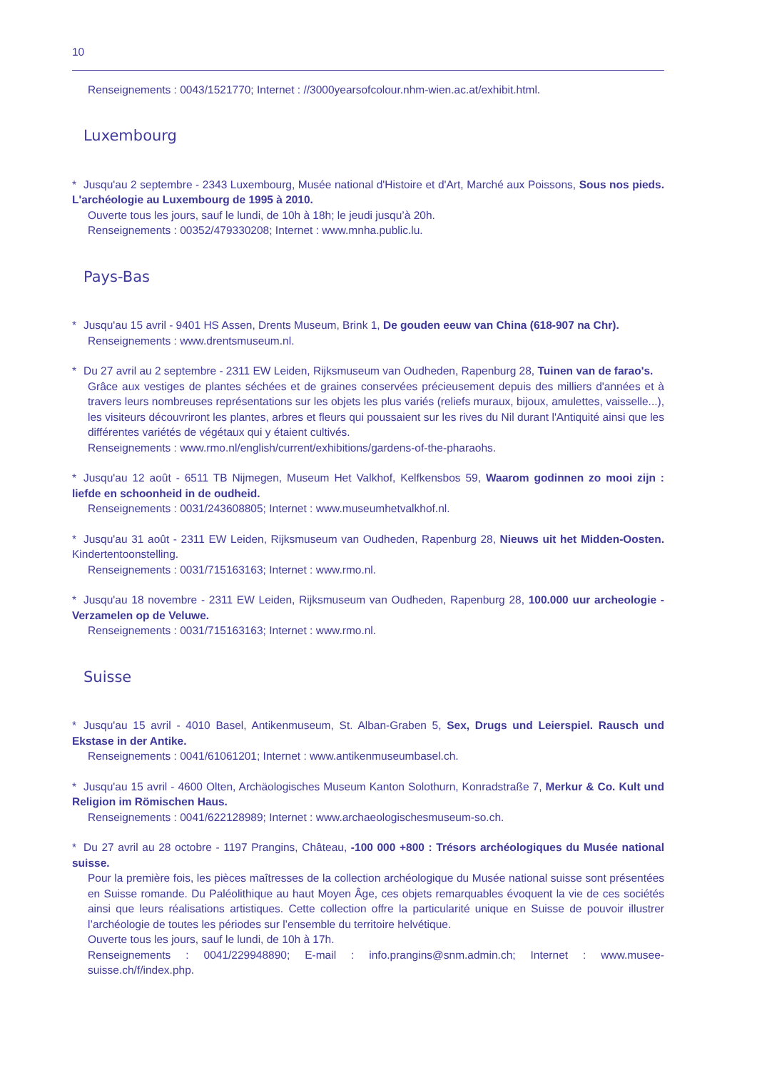10
Renseignements : 0043/1521770; Internet : //3000yearsofcolour.nhm-wien.ac.at/exhibit.html.
Luxembourg
* Jusqu'au 2 septembre - 2343 Luxembourg, Musée national d'Histoire et d'Art, Marché aux Poissons, Sous nos pieds. L'archéologie au Luxembourg de 1995 à 2010.
Ouverte tous les jours, sauf le lundi, de 10h à 18h; le jeudi jusqu’à 20h.
Renseignements : 00352/479330208; Internet : www.mnha.public.lu.
Pays-Bas
* Jusqu'au 15 avril - 9401 HS Assen, Drents Museum, Brink 1, De gouden eeuw van China (618-907 na Chr).
Renseignements : www.drentsmuseum.nl.
* Du 27 avril au 2 septembre - 2311 EW Leiden, Rijksmuseum van Oudheden, Rapenburg 28, Tuinen van de farao's.
Grâce aux vestiges de plantes séchées et de graines conservées précieusement depuis des milliers d'années et à travers leurs nombreuses représentations sur les objets les plus variés (reliefs muraux, bijoux, amulettes, vaisselle...), les visiteurs découvriront les plantes, arbres et fleurs qui poussaient sur les rives du Nil durant l'Antiquité ainsi que les différentes variétés de végétaux qui y étaient cultivés.
Renseignements : www.rmo.nl/english/current/exhibitions/gardens-of-the-pharaohs.
* Jusqu'au 12 août - 6511 TB Nijmegen, Museum Het Valkhof, Kelfkensbos 59, Waarom godinnen zo mooi zijn : liefde en schoonheid in de oudheid.
Renseignements : 0031/243608805; Internet : www.museumhetvalkhof.nl.
* Jusqu'au 31 août - 2311 EW Leiden, Rijksmuseum van Oudheden, Rapenburg 28, Nieuws uit het Midden-Oosten. Kindertentoonstelling.
Renseignements : 0031/715163163; Internet : www.rmo.nl.
* Jusqu'au 18 novembre - 2311 EW Leiden, Rijksmuseum van Oudheden, Rapenburg 28, 100.000 uur archeologie - Verzamelen op de Veluwe.
Renseignements : 0031/715163163; Internet : www.rmo.nl.
Suisse
* Jusqu'au 15 avril - 4010 Basel, Antikenmuseum, St. Alban-Graben 5, Sex, Drugs und Leierspiel. Rausch und Ekstase in der Antike.
Renseignements : 0041/61061201; Internet : www.antikenmuseumbasel.ch.
* Jusqu'au 15 avril - 4600 Olten, Archäologisches Museum Kanton Solothurn, Konradstraße 7, Merkur & Co. Kult und Religion im Römischen Haus.
Renseignements : 0041/622128989; Internet : www.archaeologischesmuseum-so.ch.
* Du 27 avril au 28 octobre - 1197 Prangins, Château, -100 000 +800 : Trésors archéologiques du Musée national suisse.
Pour la première fois, les pièces maîtresses de la collection archéologique du Musée national suisse sont présentées en Suisse romande. Du Paléolithique au haut Moyen Âge, ces objets remarquables évoquent la vie de ces sociétés ainsi que leurs réalisations artistiques. Cette collection offre la particularité unique en Suisse de pouvoir illustrer l’archéologie de toutes les périodes sur l’ensemble du territoire helvétique.
Ouverte tous les jours, sauf le lundi, de 10h à 17h.
Renseignements : 0041/229948890; E-mail : info.prangins@snm.admin.ch; Internet : www.musee-suisse.ch/f/index.php.